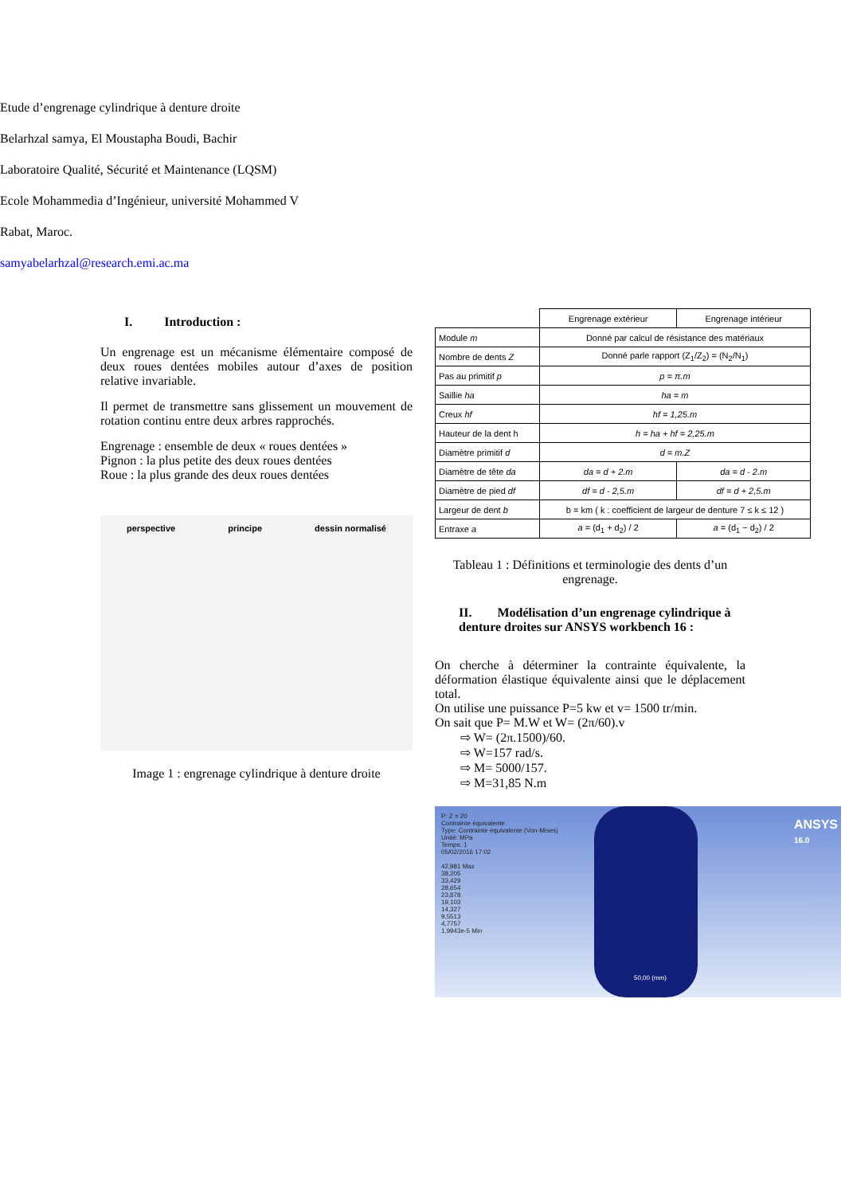Etude d’engrenage cylindrique à denture droite
Belarhzal samya, El Moustapha Boudi, Bachir
Laboratoire Qualité, Sécurité et Maintenance (LQSM)
Ecole Mohammedia d’Ingénieur, université Mohammed V
Rabat, Maroc.
samyabelarhzal@research.emi.ac.ma
I. Introduction :
Un engrenage est un mécanisme élémentaire composé de deux roues dentées mobiles autour d’axes de position relative invariable.
Il permet de transmettre sans glissement un mouvement de rotation continu entre deux arbres rapprochés.
Engrenage : ensemble de deux « roues dentées »
Pignon : la plus petite des deux roues dentées
Roue : la plus grande des deux roues dentées
perspective principe dessin normalisé
Image 1 : engrenage cylindrique à denture droite
| | Engrenage extérieur | Engrenage intérieur |
| Module m | Donné par calcul de résistance des matériaux | |
| Nombre de dents Z | Donné parle rapport (Z<sub>1</sub>/Z<sub>2</sub>) = (N<sub>2</sub>/N<sub>1</sub>) | |
| Pas au primitif p | p = π.m | |
| Saillie ha | ha = m | |
| Creux hf | hf = 1,25.m | |
| Hauteur de la dent h | h = ha + hf = 2,25.m | |
| Diamètre primitif d | d = m.Z | |
| Diamètre de tête da | da = d + 2.m | da = d - 2.m |
| Diamètre de pied df | df = d - 2,5.m | df = d + 2,5.m |
| Largeur de dent b | b = km ( k : coefficient de largeur de denture 7 ≤ k ≤ 12 ) | |
| Entraxe a | a = (d<sub>1</sub> + d<sub>2</sub>) / 2 | a = (d<sub>1</sub> − d<sub>2</sub>) / 2 |
Tableau 1 : Définitions et terminologie des dents d’un engrenage.
II. Modélisation d’un engrenage cylindrique à denture droites sur ANSYS workbench 16 :
On cherche à déterminer la contrainte équivalente, la déformation élastique équivalente ainsi que le déplacement total.
On utilise une puissance P=5 kw et v= 1500 tr/min.
On sait que P= M.W et W= (2π/60).v
⇨ W= (2π.1500)/60.
⇨ W=157 rad/s.
⇨ M= 5000/157.
⇨ M=31,85 N.m
P: Z = 20
Contrainte équivalente
Type: Contrainte équivalente (Von-Mises)
Unité: MPa
Temps: 1
05/02/2016 17:02
42,981 Max
38,205
33,429
28,654
23,878
19,103
14,327
9,5513
4,7757
1,9943e-5 Min
ANSYS
16.0
50,00 (mm)